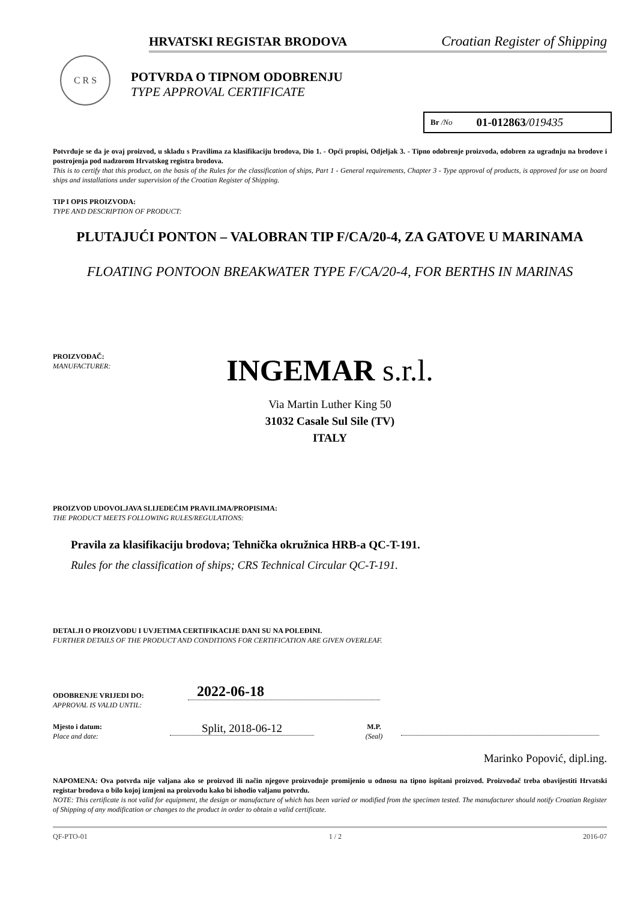HRVATSKI REGISTAR BRODOVA Croatian Register of Shipping
C R S
POTVRDA O TIPNOM ODOBRENJU
TYPE APPROVAL CERTIFICATE
Br /No 01-012863/019435
Potvrđuje se da je ovaj proizvod, u skladu s Pravilima za klasifikaciju brodova, Dio 1. - Opći propisi, Odjeljak 3. - Tipno odobrenje proizvoda, odobren za ugradnju na brodove i postrojenja pod nadzorom Hrvatskog registra brodova.
This is to certify that this product, on the basis of the Rules for the classification of ships, Part 1 - General requirements, Chapter 3 - Type approval of products, is approved for use on board ships and installations under supervision of the Croatian Register of Shipping.
TIP I OPIS PROIZVODA:
TYPE AND DESCRIPTION OF PRODUCT:
PLUTAJUĆI PONTON – VALOBRAN TIP F/CA/20-4, ZA GATOVE U MARINAMA
FLOATING PONTOON BREAKWATER TYPE F/CA/20-4, FOR BERTHS IN MARINAS
PROIZVOĐAČ:
MANUFACTURER:
INGEMAR s.r.l.
Via Martin Luther King 50
31032 Casale Sul Sile (TV)
ITALY
PROIZVOD UDOVOLJAVA SLIJEDEĆIM PRAVILIMA/PROPISIMA:
THE PRODUCT MEETS FOLLOWING RULES/REGULATIONS:
Pravila za klasifikaciju brodova; Tehnička okružnica HRB-a QC-T-191.
Rules for the classification of ships; CRS Technical Circular QC-T-191.
DETALJI O PROIZVODU I UVJETIMA CERTIFIKACIJE DANI SU NA POLEĐINI.
FURTHER DETAILS OF THE PRODUCT AND CONDITIONS FOR CERTIFICATION ARE GIVEN OVERLEAF.
ODOBRENJE VRIJEDI DO:
APPROVAL IS VALID UNTIL:
2022-06-18
Mjesto i datum:
Place and date:
Split, 2018-06-12
M.P.
(Seal)
Marinko Popović, dipl.ing.
NAPOMENA: Ova potvrda nije valjana ako se proizvod ili način njegove proizvodnje promijenio u odnosu na tipno ispitani proizvod. Proizvođač treba obavijestiti Hrvatski registar brodova o bilo kojoj izmjeni na proizvodu kako bi ishodio valjanu potvrdu.
NOTE: This certificate is not valid for equipment, the design or manufacture of which has been varied or modified from the specimen tested. The manufacturer should notify Croatian Register of Shipping of any modification or changes to the product in order to obtain a valid certificate.
QF-PTO-01 1 / 2 2016-07